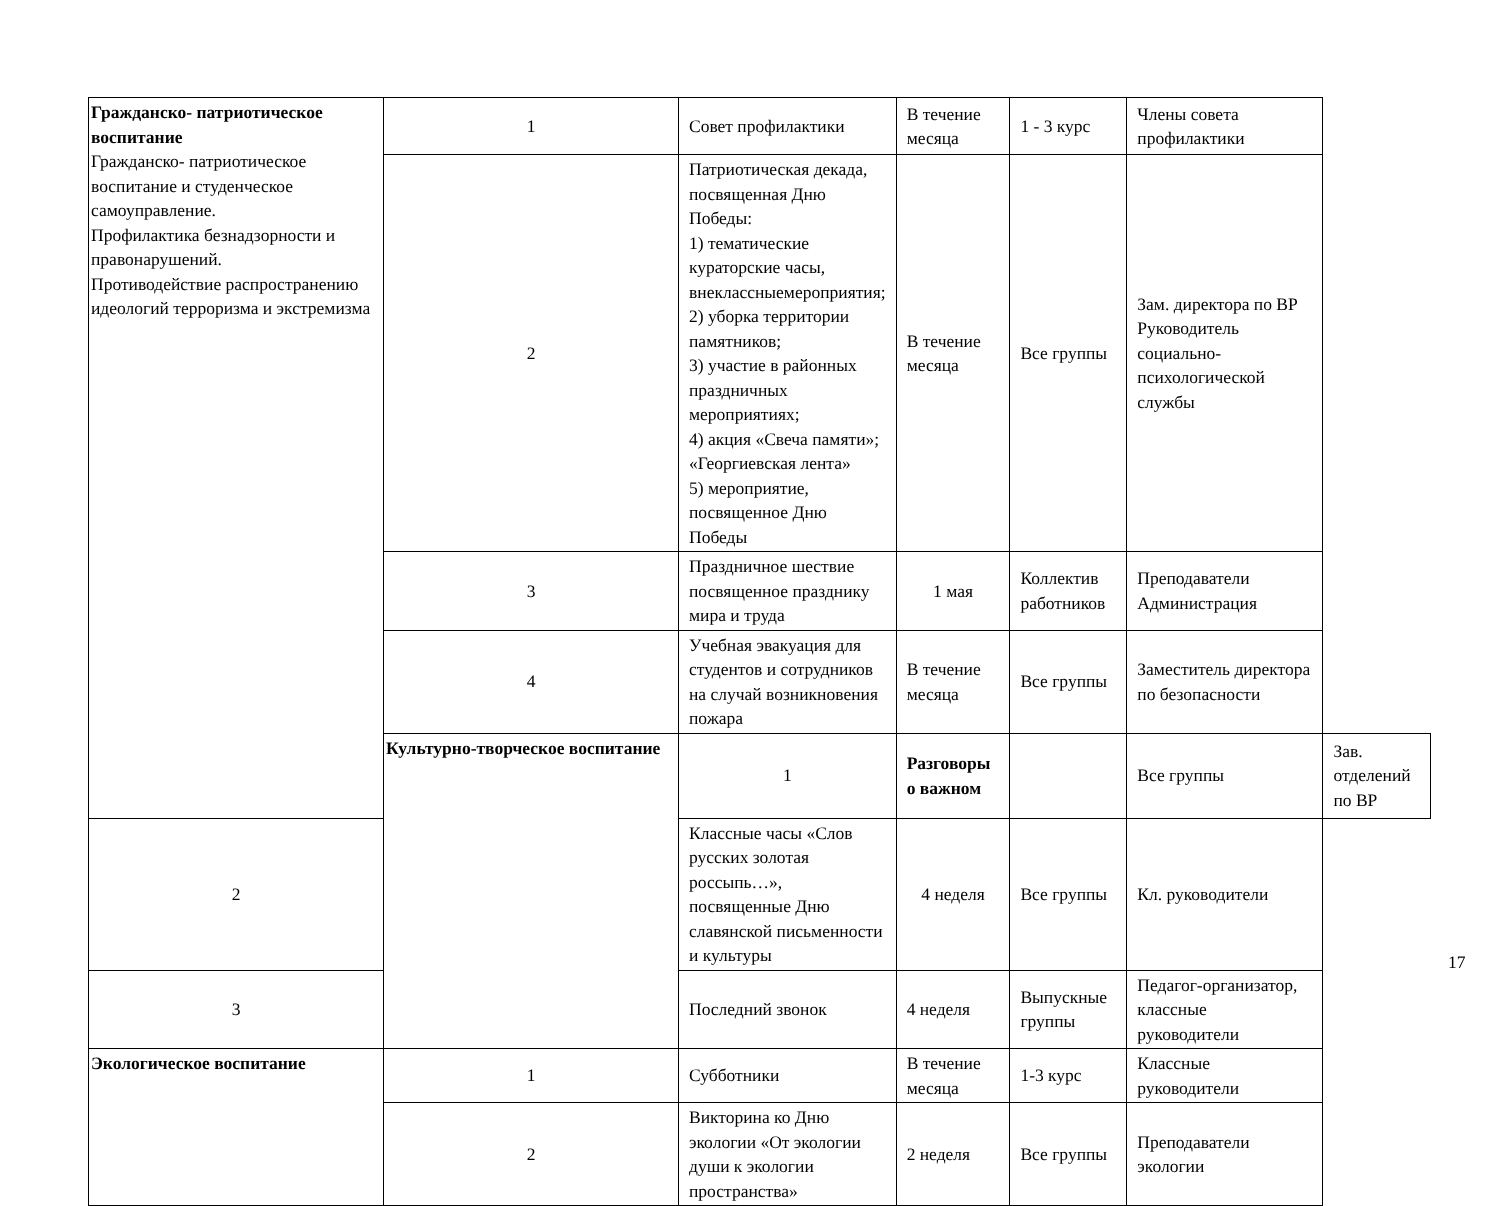| Гражданско- патриотическое воспитание Гражданско- патриотическое воспитание и студенческое самоуправление. Профилактика безнадзорности и правонарушений. Противодействие распространению идеологий терроризма и экстремизма | 1 | Совет профилактики | В течение месяца | 1 - 3 курс | Члены совета профилактики | |
| | 2 | Патриотическая декада, посвященная Дню Победы: 1) тематические кураторские часы, внеклассныемероприятия; 2) уборка территории памятников; 3) участие в районных праздничных мероприятиях; 4) акция «Свеча памяти»; «Георгиевская лента» 5) мероприятие, посвященное Дню Победы | В течение месяца | Все группы | Зам. директора по ВР Руководитель социально-психологической службы | |
| | 3 | Праздничное шествие посвященное празднику мира и труда | 1 мая | Коллектив работников | Преподаватели Администрация | |
| | 4 | Учебная эвакуация для студентов и сотрудников на случай возникновения пожара | В течение месяца | Все группы | Заместитель директора по безопасности | |
| | Культурно-творческое воспитание | 1 | Разговоры о важном | | Все группы | Зав. отделений по ВР |
| 2 | | Классные часы «Слов русских золотая россыпь…», посвященные Дню славянской письменности и культуры | 4 неделя | Все группы | Кл. руководители | |
| 3 | | Последний звонок | 4 неделя | Выпускные группы | Педагог-организатор, классные руководители | |
| Экологическое воспитание | 1 | Субботники | В течение месяца | 1-3 курс | Классные руководители | |
| | 2 | Викторина ко Дню экологии «От экологии души к экологии пространства» | 2 неделя | Все группы | Преподаватели экологии | |
17